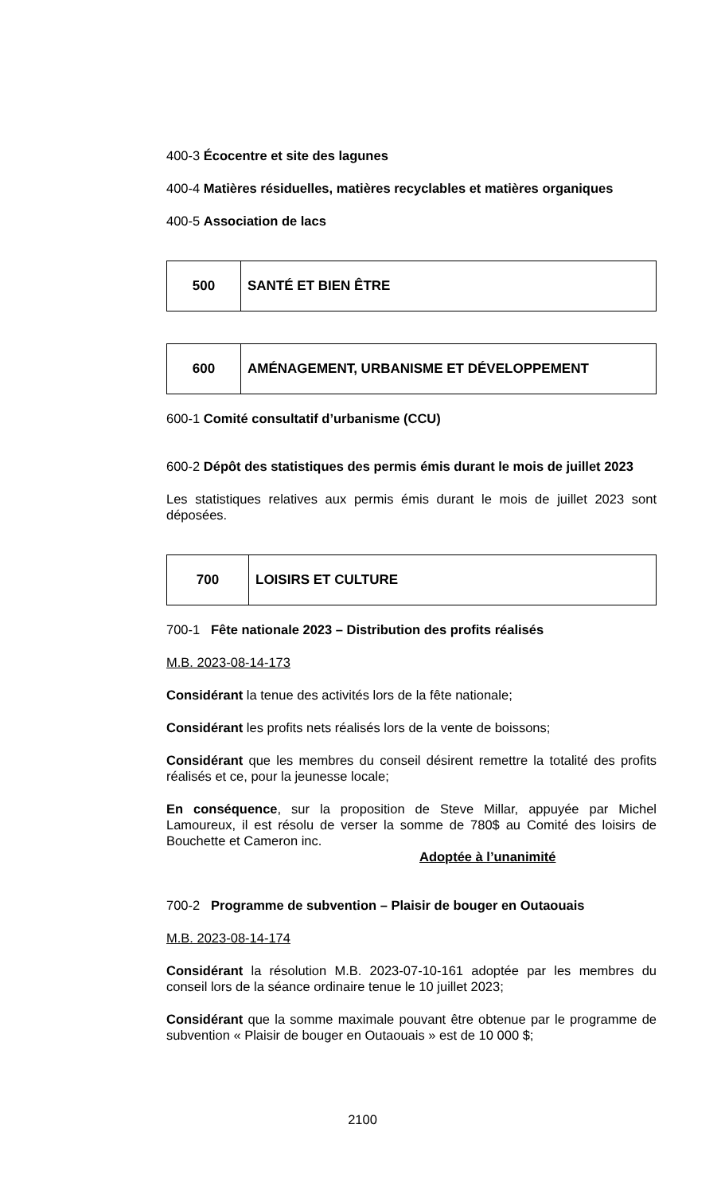400-3 Écocentre et site des lagunes
400-4 Matières résiduelles, matières recyclables et matières organiques
400-5 Association de lacs
| 500 | SANTÉ ET BIEN ÊTRE |
| 600 | AMÉNAGEMENT, URBANISME ET DÉVELOPPEMENT |
600-1 Comité consultatif d’urbanisme (CCU)
600-2 Dépôt des statistiques des permis émis durant le mois de juillet 2023
Les statistiques relatives aux permis émis durant le mois de juillet 2023 sont déposées.
| 700 | LOISIRS ET CULTURE |
700-1 Fête nationale 2023 – Distribution des profits réalisés
M.B. 2023-08-14-173
Considérant la tenue des activités lors de la fête nationale;
Considérant les profits nets réalisés lors de la vente de boissons;
Considérant que les membres du conseil désirent remettre la totalité des profits réalisés et ce, pour la jeunesse locale;
En conséquence, sur la proposition de Steve Millar, appuyée par Michel Lamoureux, il est résolu de verser la somme de 780$ au Comité des loisirs de Bouchette et Cameron inc.
Adoptée à l’unanimité
700-2 Programme de subvention – Plaisir de bouger en Outaouais
M.B. 2023-08-14-174
Considérant la résolution M.B. 2023-07-10-161 adoptée par les membres du conseil lors de la séance ordinaire tenue le 10 juillet 2023;
Considérant que la somme maximale pouvant être obtenue par le programme de subvention « Plaisir de bouger en Outaouais » est de 10 000 $;
2100